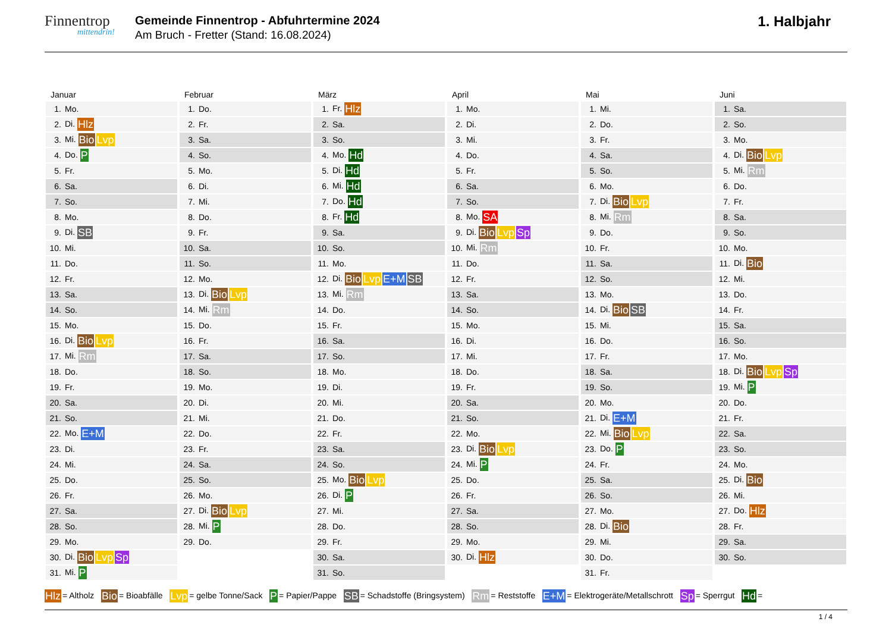Finnentrop
mittendrin!
Gemeinde Finnentrop - Abfuhrtermine 2024
Am Bruch - Fretter (Stand: 16.08.2024)
1. Halbjahr
Januar
| 1. | Mo. |
| 2. | Di. Hlz |
| 3. | Mi. Bio Lvp |
| 4. | Do. P |
| 5. | Fr. |
| 6. | Sa. |
| 7. | So. |
| 8. | Mo. |
| 9. | Di. SB |
| 10. | Mi. |
| 11. | Do. |
| 12. | Fr. |
| 13. | Sa. |
| 14. | So. |
| 15. | Mo. |
| 16. | Di. Bio Lvp |
| 17. | Mi. Rm |
| 18. | Do. |
| 19. | Fr. |
| 20. | Sa. |
| 21. | So. |
| 22. | Mo. E+M |
| 23. | Di. |
| 24. | Mi. |
| 25. | Do. |
| 26. | Fr. |
| 27. | Sa. |
| 28. | So. |
| 29. | Mo. |
| 30. | Di. Bio Lvp Sp |
| 31. | Mi. P |
Februar
| 1. | Do. |
| 2. | Fr. |
| 3. | Sa. |
| 4. | So. |
| 5. | Mo. |
| 6. | Di. |
| 7. | Mi. |
| 8. | Do. |
| 9. | Fr. |
| 10. | Sa. |
| 11. | So. |
| 12. | Mo. |
| 13. | Di. Bio Lvp |
| 14. | Mi. Rm |
| 15. | Do. |
| 16. | Fr. |
| 17. | Sa. |
| 18. | So. |
| 19. | Mo. |
| 20. | Di. |
| 21. | Mi. |
| 22. | Do. |
| 23. | Fr. |
| 24. | Sa. |
| 25. | So. |
| 26. | Mo. |
| 27. | Di. Bio Lvp |
| 28. | Mi. P |
| 29. | Do. |
März
| 1. | Fr. Hlz |
| 2. | Sa. |
| 3. | So. |
| 4. | Mo. Hd |
| 5. | Di. Hd |
| 6. | Mi. Hd |
| 7. | Do. Hd |
| 8. | Fr. Hd |
| 9. | Sa. |
| 10. | So. |
| 11. | Mo. |
| 12. | Di. Bio Lvp E+M SB |
| 13. | Mi. Rm |
| 14. | Do. |
| 15. | Fr. |
| 16. | Sa. |
| 17. | So. |
| 18. | Mo. |
| 19. | Di. |
| 20. | Mi. |
| 21. | Do. |
| 22. | Fr. |
| 23. | Sa. |
| 24. | So. |
| 25. | Mo. Bio Lvp |
| 26. | Di. P |
| 27. | Mi. |
| 28. | Do. |
| 29. | Fr. |
| 30. | Sa. |
| 31. | So. |
April
| 1. | Mo. |
| 2. | Di. |
| 3. | Mi. |
| 4. | Do. |
| 5. | Fr. |
| 6. | Sa. |
| 7. | So. |
| 8. | Mo. SA |
| 9. | Di. Bio Lvp Sp |
| 10. | Mi. Rm |
| 11. | Do. |
| 12. | Fr. |
| 13. | Sa. |
| 14. | So. |
| 15. | Mo. |
| 16. | Di. |
| 17. | Mi. |
| 18. | Do. |
| 19. | Fr. |
| 20. | Sa. |
| 21. | So. |
| 22. | Mo. |
| 23. | Di. Bio Lvp |
| 24. | Mi. P |
| 25. | Do. |
| 26. | Fr. |
| 27. | Sa. |
| 28. | So. |
| 29. | Mo. |
| 30. | Di. Hlz |
Mai
| 1. | Mi. |
| 2. | Do. |
| 3. | Fr. |
| 4. | Sa. |
| 5. | So. |
| 6. | Mo. |
| 7. | Di. Bio Lvp |
| 8. | Mi. Rm |
| 9. | Do. |
| 10. | Fr. |
| 11. | Sa. |
| 12. | So. |
| 13. | Mo. |
| 14. | Di. Bio SB |
| 15. | Mi. |
| 16. | Do. |
| 17. | Fr. |
| 18. | Sa. |
| 19. | So. |
| 20. | Mo. |
| 21. | Di. E+M |
| 22. | Mi. Bio Lvp |
| 23. | Do. P |
| 24. | Fr. |
| 25. | Sa. |
| 26. | So. |
| 27. | Mo. |
| 28. | Di. Bio |
| 29. | Mi. |
| 30. | Do. |
| 31. | Fr. |
Juni
| 1. | Sa. |
| 2. | So. |
| 3. | Mo. |
| 4. | Di. Bio Lvp |
| 5. | Mi. Rm |
| 6. | Do. |
| 7. | Fr. |
| 8. | Sa. |
| 9. | So. |
| 10. | Mo. |
| 11. | Di. Bio |
| 12. | Mi. |
| 13. | Do. |
| 14. | Fr. |
| 15. | Sa. |
| 16. | So. |
| 17. | Mo. |
| 18. | Di. Bio Lvp Sp |
| 19. | Mi. P |
| 20. | Do. |
| 21. | Fr. |
| 22. | Sa. |
| 23. | So. |
| 24. | Mo. |
| 25. | Di. Bio |
| 26. | Mi. |
| 27. | Do. Hlz |
| 28. | Fr. |
| 29. | Sa. |
| 30. | So. |
Hlz = Altholz Bio = Bioabfälle Lvp = gelbe Tonne/Sack P = Papier/Pappe SB = Schadstoffe (Bringsystem) Rm = Reststoffe E+M = Elektrogeräte/Metallschrott Sp = Sperrgut Hd =
1 / 4